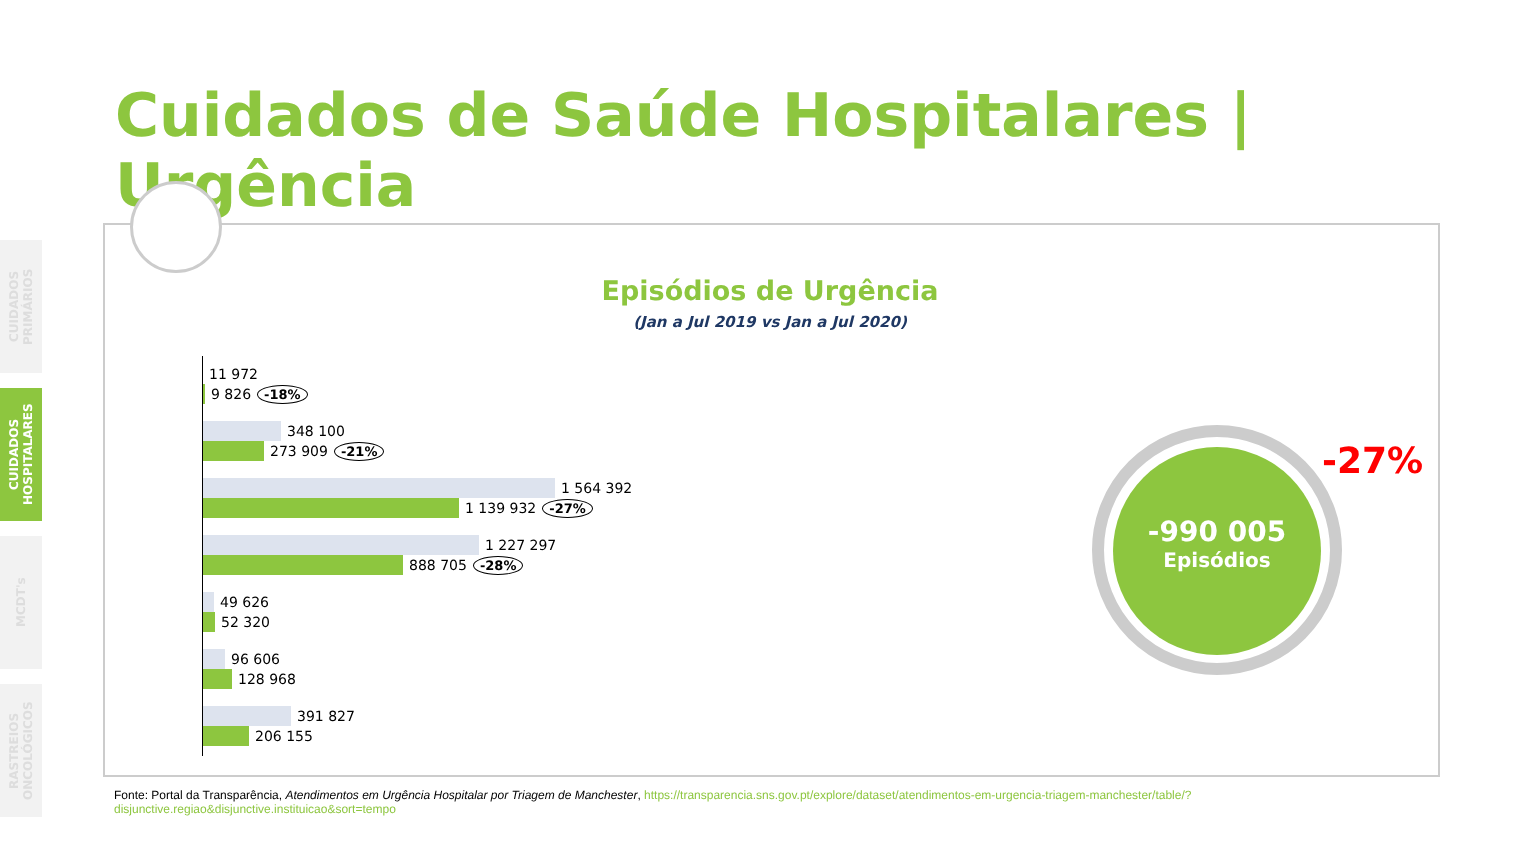CUIDADOS PRIMÁRIOS
CUIDADOS HOSPITALARES
MCDT's
RASTREIOS ONCOLÓGICOS
Cuidados de Saúde Hospitalares | Urgência
Episódios de Urgência
(Jan a Jul 2019 vs Jan a Jul 2020)
11 972
9 826 -18%
348 100
273 909 -21%
1 564 392
1 139 932 -27%
1 227 297
888 705 -28%
49 626
52 320
96 606
128 968
391 827
206 155
-990 005
Episódios
-27%
Fonte: Portal da Transparência, Atendimentos em Urgência Hospitalar por Triagem de Manchester, https://transparencia.sns.gov.pt/explore/dataset/atendimentos-em-urgencia-triagem-manchester/table/?disjunctive.regiao&disjunctive.instituicao&sort=tempo